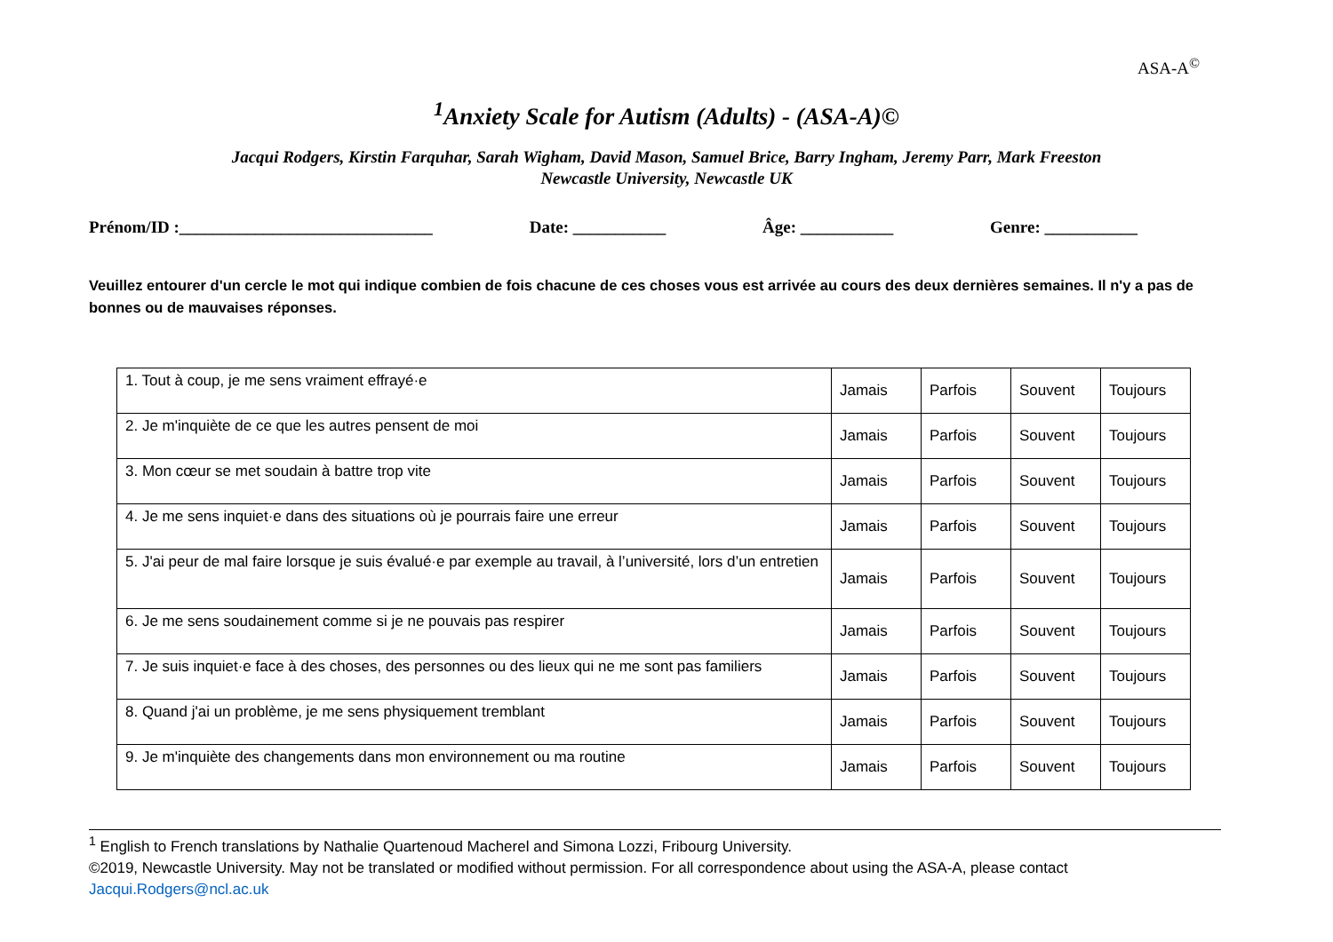ASA-A<sup>©</sup>
<sup>1</sup> Anxiety Scale for Autism (Adults) - (ASA-A)©
Jacqui Rodgers, Kirstin Farquhar, Sarah Wigham, David Mason, Samuel Brice, Barry Ingham, Jeremy Parr, Mark Freeston
Newcastle University, Newcastle UK
Prénom/ID :______________________________ Date: ___________ Âge: ___________ Genre: ___________
Veuillez entourer d'un cercle le mot qui indique combien de fois chacune de ces choses vous est arrivée au cours des deux dernières semaines. Il n'y a pas de bonnes ou de mauvaises réponses.
| 1. Tout à coup, je me sens vraiment effrayé·e | Jamais | Parfois | Souvent | Toujours |
| 2. Je m'inquiète de ce que les autres pensent de moi | Jamais | Parfois | Souvent | Toujours |
| 3. Mon cœur se met soudain à battre trop vite | Jamais | Parfois | Souvent | Toujours |
| 4. Je me sens inquiet·e dans des situations où je pourrais faire une erreur | Jamais | Parfois | Souvent | Toujours |
| 5. J'ai peur de mal faire lorsque je suis évalué·e par exemple au travail, à l’université, lors d’un entretien | Jamais | Parfois | Souvent | Toujours |
| 6. Je me sens soudainement comme si je ne pouvais pas respirer | Jamais | Parfois | Souvent | Toujours |
| 7. Je suis inquiet·e face à des choses, des personnes ou des lieux qui ne me sont pas familiers | Jamais | Parfois | Souvent | Toujours |
| 8. Quand j'ai un problème, je me sens physiquement tremblant | Jamais | Parfois | Souvent | Toujours |
| 9. Je m'inquiète des changements dans mon environnement ou ma routine | Jamais | Parfois | Souvent | Toujours |
<sup>1</sup> English to French translations by Nathalie Quartenoud Macherel and Simona Lozzi, Fribourg University.
©2019, Newcastle University. May not be translated or modified without permission. For all correspondence about using the ASA-A, please contact Jacqui.Rodgers@ncl.ac.uk